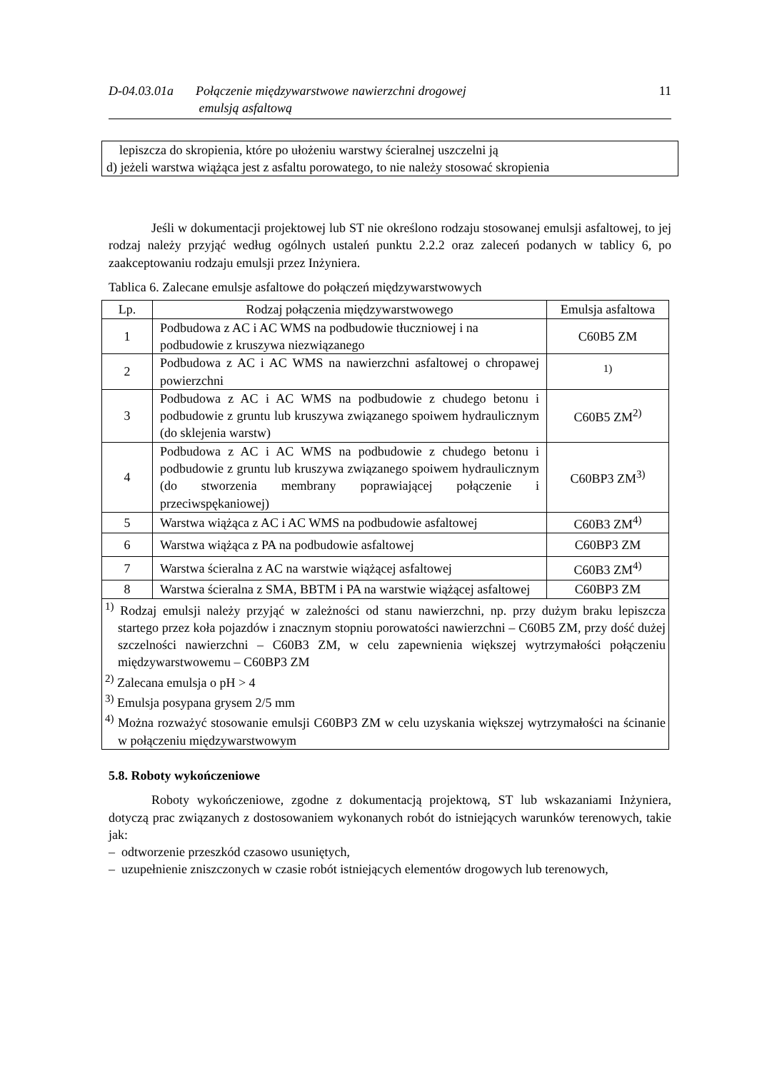D-04.03.01a Połączenie międzywarstwowe nawierzchni drogowej
emulsją asfaltową
11
lepiszcza do skropienia, które po ułożeniu warstwy ścieralnej uszczelni ją
d) jeżeli warstwa wiążąca jest z asfaltu porowatego, to nie należy stosować skropienia
Jeśli w dokumentacji projektowej lub ST nie określono rodzaju stosowanej emulsji asfaltowej, to jej rodzaj należy przyjąć według ogólnych ustaleń punktu 2.2.2 oraz zaleceń podanych w tablicy 6, po zaakceptowaniu rodzaju emulsji przez Inżyniera.
Tablica 6. Zalecane emulsje asfaltowe do połączeń międzywarstwowych
| Lp. | Rodzaj połączenia międzywarstwowego | Emulsja asfaltowa |
| --- | --- | --- |
| 1 | Podbudowa z AC i AC WMS na podbudowie tłuczniowej i na podbudowie z kruszywa niezwiązanego | C60B5 ZM |
| 2 | Podbudowa z AC i AC WMS na nawierzchni asfaltowej o chropawej powierzchni | <sup>1)</sup> |
| 3 | Podbudowa z AC i AC WMS na podbudowie z chudego betonu i podbudowie z gruntu lub kruszywa związanego spoiwem hydraulicznym (do sklejenia warstw) | C60B5 ZM<sup>2)</sup> |
| 4 | Podbudowa z AC i AC WMS na podbudowie z chudego betonu i podbudowie z gruntu lub kruszywa związanego spoiwem hydraulicznym (do stworzenia membrany poprawiającej połączenie i przeciwspękaniowej) | C60BP3 ZM<sup>3)</sup> |
| 5 | Warstwa wiążąca z AC i AC WMS na podbudowie asfaltowej | C60B3 ZM<sup>4)</sup> |
| 6 | Warstwa wiążąca z PA na podbudowie asfaltowej | C60BP3 ZM |
| 7 | Warstwa ścieralna z AC na warstwie wiążącej asfaltowej | C60B3 ZM<sup>4)</sup> |
| 8 | Warstwa ścieralna z SMA, BBTM i PA na warstwie wiążącej asfaltowej | C60BP3 ZM |
| <sup>1)</sup> Rodzaj emulsji należy przyjąć w zależności od stanu nawierzchni, np. przy dużym braku lepiszcza startego przez koła pojazdów i znacznym stopniu porowatości nawierzchni – C60B5 ZM, przy dość dużej szczelności nawierzchni – C60B3 ZM, w celu zapewnienia większej wytrzymałości połączeniu międzywarstwowemu – C60BP3 ZM <sup>2)</sup> Zalecana emulsja o pH > 4 <sup>3)</sup> Emulsja posypana grysem 2/5 mm <sup>4)</sup> Można rozważyć stosowanie emulsji C60BP3 ZM w celu uzyskania większej wytrzymałości na ścinanie w połączeniu międzywarstwowym | | |
5.8. Roboty wykończeniowe
Roboty wykończeniowe, zgodne z dokumentacją projektową, ST lub wskazaniami Inżyniera, dotyczą prac związanych z dostosowaniem wykonanych robót do istniejących warunków terenowych, takie jak:
– odtworzenie przeszkód czasowo usuniętych,
– uzupełnienie zniszczonych w czasie robót istniejących elementów drogowych lub terenowych,